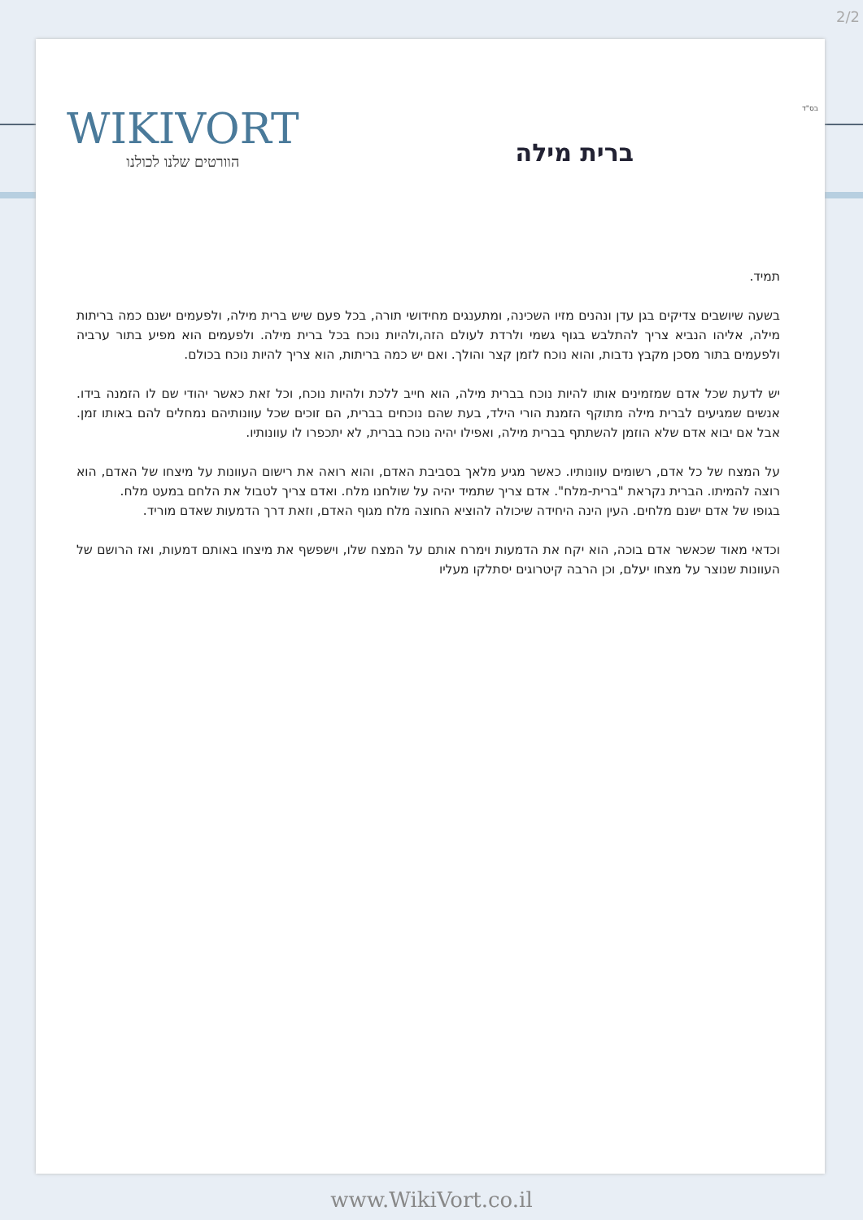2/2
בס"ד WIKIVORT
הוורטים שלנו לכולנו
ברית מילה
תמיד.
בשעה שיושבים צדיקים בגן עדן ונהנים מזיו השכינה, ומתענגים מחידושי תורה, בכל פעם שיש ברית מילה, ולפעמים ישנם כמה בריתות מילה, אליהו הנביא צריך להתלבש בגוף גשמי ולרדת לעולם הזה,ולהיות נוכח בכל ברית מילה. ולפעמים הוא מפיע בתור ערביה ולפעמים בתור מסכן מקבץ נדבות, והוא נוכח לזמן קצר והולך. ואם יש כמה בריתות, הוא צריך להיות נוכח בכולם.
יש לדעת שכל אדם שמזמינים אותו להיות נוכח בברית מילה, הוא חייב ללכת ולהיות נוכח, וכל זאת כאשר יהודי שם לו הזמנה בידו. אנשים שמגיעים לברית מילה מתוקף הזמנת הורי הילד, בעת שהם נוכחים בברית, הם זוכים שכל עוונותיהם נמחלים להם באותו זמן. אבל אם יבוא אדם שלא הוזמן להשתתף בברית מילה, ואפילו יהיה נוכח בברית, לא יתכפרו לו עוונותיו.
על המצח של כל אדם, רשומים עוונותיו. כאשר מגיע מלאך בסביבת האדם, והוא רואה את רישום העוונות על מיצחו של האדם, הוא רוצה להמיתו. הברית נקראת "ברית-מלח". אדם צריך שתמיד יהיה על שולחנו מלח. ואדם צריך לטבול את הלחם במעט מלח.
בגופו של אדם ישנם מלחים. העין הינה היחידה שיכולה להוציא החוצה מלח מגוף האדם, וזאת דרך הדמעות שאדם מוריד.
וכדאי מאוד שכאשר אדם בוכה, הוא יקח את הדמעות וימרח אותם על המצח שלו, וישפשף את מיצחו באותם דמעות, ואז הרושם של העוונות שנוצר על מצחו יעלם, וכן הרבה קיטרוגים יסתלקו מעליו
www.WikiVort.co.il